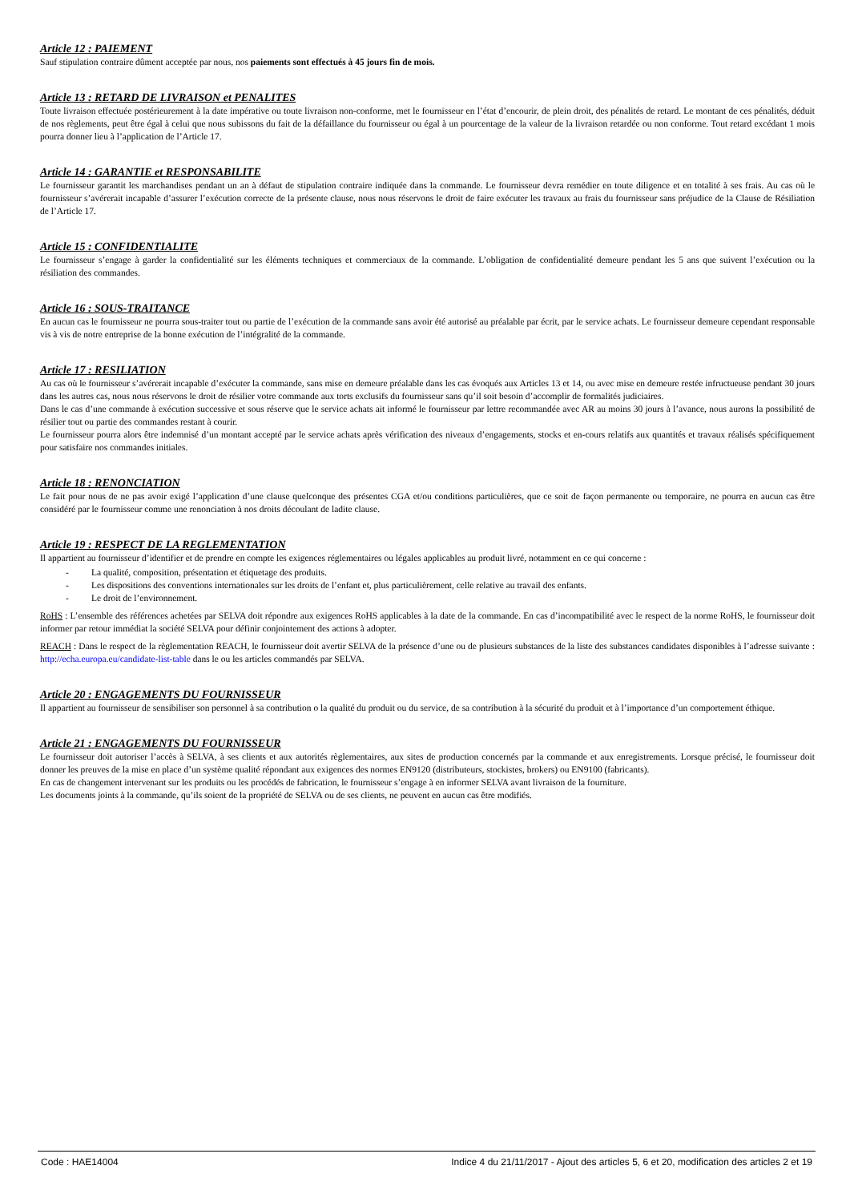Article 12 : PAIEMENT
Sauf stipulation contraire dûment acceptée par nous, nos paiements sont effectués à 45 jours fin de mois.
Article 13 : RETARD DE LIVRAISON et PENALITES
Toute livraison effectuée postérieurement à la date impérative ou toute livraison non-conforme, met le fournisseur en l’état d’encourir, de plein droit, des pénalités de retard. Le montant de ces pénalités, déduit de nos règlements, peut être égal à celui que nous subissons du fait de la défaillance du fournisseur ou égal à un pourcentage de la valeur de la livraison retardée ou non conforme. Tout retard excédant 1 mois pourra donner lieu à l’application de l’Article 17.
Article 14 : GARANTIE et RESPONSABILITE
Le fournisseur garantit les marchandises pendant un an à défaut de stipulation contraire indiquée dans la commande. Le fournisseur devra remédier en toute diligence et en totalité à ses frais. Au cas où le fournisseur s’avérerait incapable d’assurer l’exécution correcte de la présente clause, nous nous réservons le droit de faire exécuter les travaux au frais du fournisseur sans préjudice de la Clause de Résiliation de l’Article 17.
Article 15 : CONFIDENTIALITE
Le fournisseur s’engage à garder la confidentialité sur les éléments techniques et commerciaux de la commande. L’obligation de confidentialité demeure pendant les 5 ans que suivent l’exécution ou la résiliation des commandes.
Article 16 : SOUS-TRAITANCE
En aucun cas le fournisseur ne pourra sous-traiter tout ou partie de l’exécution de la commande sans avoir été autorisé au préalable par écrit, par le service achats. Le fournisseur demeure cependant responsable vis à vis de notre entreprise de la bonne exécution de l’intégralité de la commande.
Article 17 : RESILIATION
Au cas où le fournisseur s’avérerait incapable d’exécuter la commande, sans mise en demeure préalable dans les cas évoqués aux Articles 13 et 14, ou avec mise en demeure restée infructueuse pendant 30 jours dans les autres cas, nous nous réservons le droit de résilier votre commande aux torts exclusifs du fournisseur sans qu’il soit besoin d’accomplir de formalités judiciaires.
Dans le cas d’une commande à exécution successive et sous réserve que le service achats ait informé le fournisseur par lettre recommandée avec AR au moins 30 jours à l’avance, nous aurons la possibilité de résilier tout ou partie des commandes restant à courir.
Le fournisseur pourra alors être indemnisé d’un montant accepté par le service achats après vérification des niveaux d’engagements, stocks et en-cours relatifs aux quantités et travaux réalisés spécifiquement pour satisfaire nos commandes initiales.
Article 18 : RENONCIATION
Le fait pour nous de ne pas avoir exigé l’application d’une clause quelconque des présentes CGA et/ou conditions particulières, que ce soit de façon permanente ou temporaire, ne pourra en aucun cas être considéré par le fournisseur comme une renonciation à nos droits découlant de ladite clause.
Article 19 : RESPECT DE LA REGLEMENTATION
Il appartient au fournisseur d’identifier et de prendre en compte les exigences réglementaires ou légales applicables au produit livré, notamment en ce qui concerne :
- La qualité, composition, présentation et étiquetage des produits.
- Les dispositions des conventions internationales sur les droits de l’enfant et, plus particulièrement, celle relative au travail des enfants.
- Le droit de l’environnement.
RoHS : L’ensemble des références achetées par SELVA doit répondre aux exigences RoHS applicables à la date de la commande. En cas d’incompatibilité avec le respect de la norme RoHS, le fournisseur doit informer par retour immédiat la société SELVA pour définir conjointement des actions à adopter.
REACH : Dans le respect de la règlementation REACH, le fournisseur doit avertir SELVA de la présence d’une ou de plusieurs substances de la liste des substances candidates disponibles à l’adresse suivante : http://echa.europa.eu/candidate-list-table dans le ou les articles commandés par SELVA.
Article 20 : ENGAGEMENTS DU FOURNISSEUR
Il appartient au fournisseur de sensibiliser son personnel à sa contribution o la qualité du produit ou du service, de sa contribution à la sécurité du produit et à l’importance d’un comportement éthique.
Article 21 : ENGAGEMENTS DU FOURNISSEUR
Le fournisseur doit autoriser l’accès à SELVA, à ses clients et aux autorités règlementaires, aux sites de production concernés par la commande et aux enregistrements. Lorsque précisé, le fournisseur doit donner les preuves de la mise en place d’un système qualité répondant aux exigences des normes EN9120 (distributeurs, stockistes, brokers) ou EN9100 (fabricants).
En cas de changement intervenant sur les produits ou les procédés de fabrication, le fournisseur s’engage à en informer SELVA avant livraison de la fourniture.
Les documents joints à la commande, qu’ils soient de la propriété de SELVA ou de ses clients, ne peuvent en aucun cas être modifiés.
Code : HAE14004 Indice 4 du 21/11/2017 - Ajout des articles 5, 6 et 20, modification des articles 2 et 19